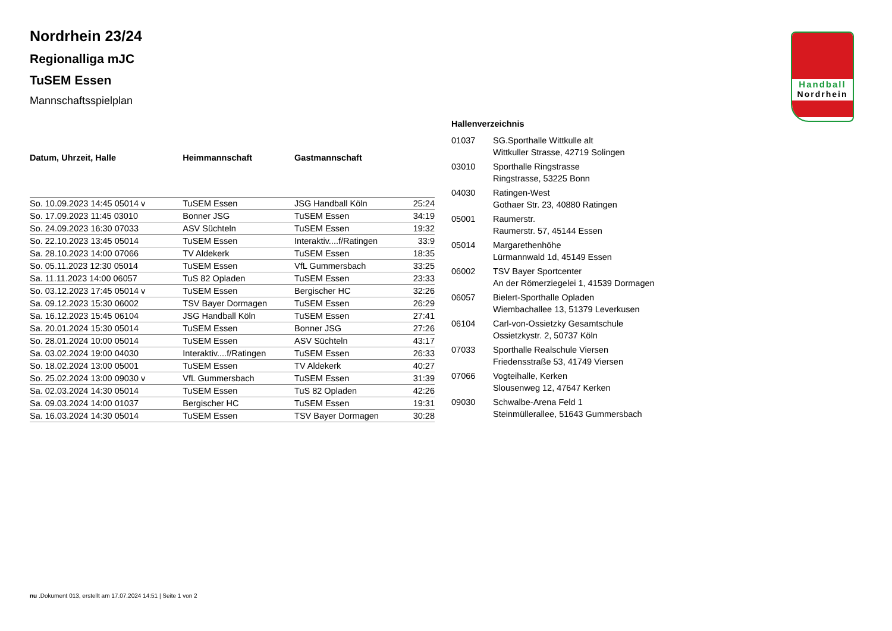Handball
Nordrhein
Nordrhein 23/24
Regionalliga mJC
TuSEM Essen
Mannschaftsspielplan
| Datum, Uhrzeit, Halle | Heimmannschaft | Gastmannschaft | |
| --- | --- | --- | --- |
| So. 10.09.2023 14:45 05014 v | TuSEM Essen | JSG Handball Köln | 25:24 |
| So. 17.09.2023 11:45 03010 | Bonner JSG | TuSEM Essen | 34:19 |
| So. 24.09.2023 16:30 07033 | ASV Süchteln | TuSEM Essen | 19:32 |
| So. 22.10.2023 13:45 05014 | TuSEM Essen | Interaktiv....f/Ratingen | 33:9 |
| Sa. 28.10.2023 14:00 07066 | TV Aldekerk | TuSEM Essen | 18:35 |
| So. 05.11.2023 12:30 05014 | TuSEM Essen | VfL Gummersbach | 33:25 |
| Sa. 11.11.2023 14:00 06057 | TuS 82 Opladen | TuSEM Essen | 23:33 |
| So. 03.12.2023 17:45 05014 v | TuSEM Essen | Bergischer HC | 32:26 |
| Sa. 09.12.2023 15:30 06002 | TSV Bayer Dormagen | TuSEM Essen | 26:29 |
| Sa. 16.12.2023 15:45 06104 | JSG Handball Köln | TuSEM Essen | 27:41 |
| Sa. 20.01.2024 15:30 05014 | TuSEM Essen | Bonner JSG | 27:26 |
| So. 28.01.2024 10:00 05014 | TuSEM Essen | ASV Süchteln | 43:17 |
| Sa. 03.02.2024 19:00 04030 | Interaktiv....f/Ratingen | TuSEM Essen | 26:33 |
| So. 18.02.2024 13:00 05001 | TuSEM Essen | TV Aldekerk | 40:27 |
| So. 25.02.2024 13:00 09030 v | VfL Gummersbach | TuSEM Essen | 31:39 |
| Sa. 02.03.2024 14:30 05014 | TuSEM Essen | TuS 82 Opladen | 42:26 |
| Sa. 09.03.2024 14:00 01037 | Bergischer HC | TuSEM Essen | 19:31 |
| Sa. 16.03.2024 14:30 05014 | TuSEM Essen | TSV Bayer Dormagen | 30:28 |
Hallenverzeichnis
| 01037 | SG.Sporthalle Wittkulle alt Wittkuller Strasse, 42719 Solingen |
| 03010 | Sporthalle Ringstrasse Ringstrasse, 53225 Bonn |
| 04030 | Ratingen-West Gothaer Str. 23, 40880 Ratingen |
| 05001 | Raumerstr. Raumerstr. 57, 45144 Essen |
| 05014 | Margarethenhöhe Lürmannwald 1d, 45149 Essen |
| 06002 | TSV Bayer Sportcenter An der Römerziegelei 1, 41539 Dormagen |
| 06057 | Bielert-Sporthalle Opladen Wiembachallee 13, 51379 Leverkusen |
| 06104 | Carl-von-Ossietzky Gesamtschule Ossietzkystr. 2, 50737 Köln |
| 07033 | Sporthalle Realschule Viersen Friedensstraße 53, 41749 Viersen |
| 07066 | Vogteihalle, Kerken Slousenweg 12, 47647 Kerken |
| 09030 | Schwalbe-Arena Feld 1 Steinmüllerallee, 51643 Gummersbach |
nu .Dokument 013, erstellt am 17.07.2024 14:51 | Seite 1 von 2